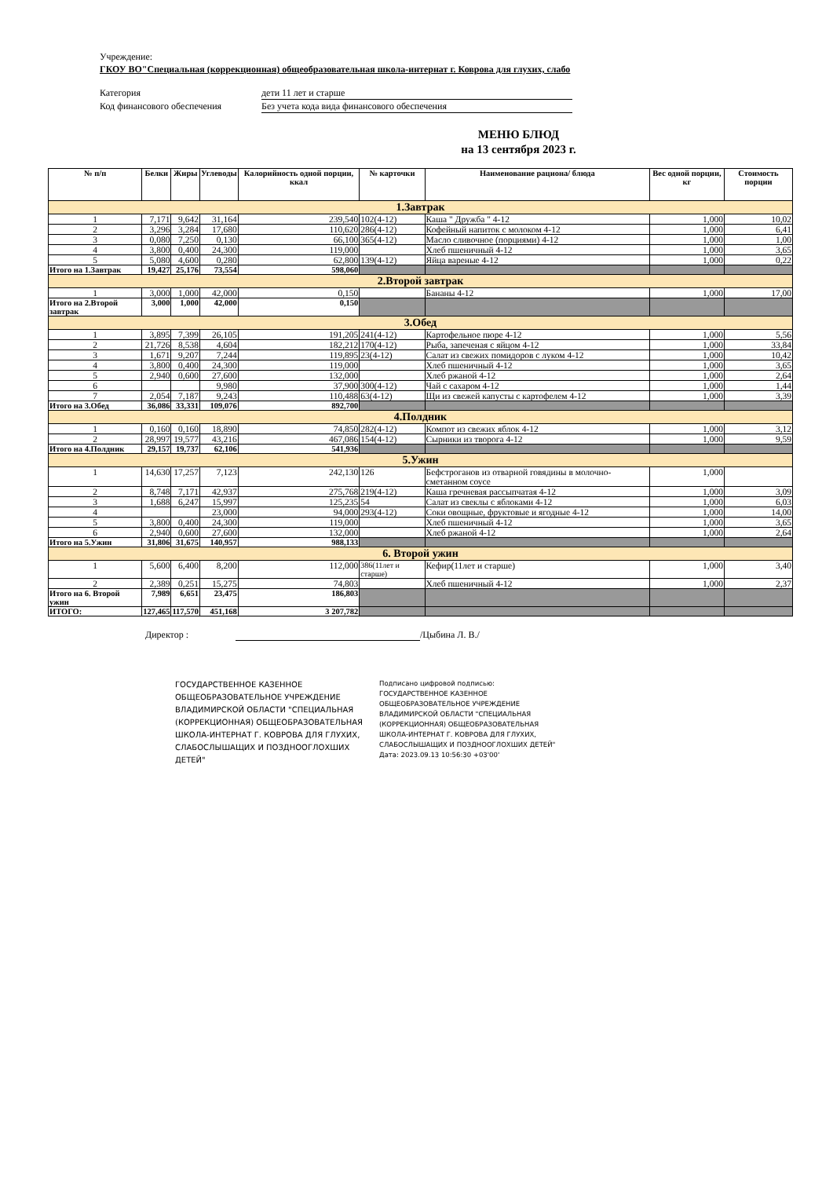Учреждение:
ГКОУ ВО"Специальная (коррекционная) общеобразовательная школа-интернат г. Коврова для глухих, слабо
Категория дети 11 лет и старше
Код финансового обеспечения Без учета кода вида финансового обеспечения
МЕНЮ БЛЮД
на 13 сентября 2023 г.
| № п/п | Белки | Жиры | Углеводы | Калорийность одной порции, ккал | № карточки | Наименование рациона/ блюда | Вес одной порции, кг | Стоимость порции |
| --- | --- | --- | --- | --- | --- | --- | --- | --- |
| 1.Завтрак | | | | | | | | |
| 1 | 7,171 | 9,642 | 31,164 | 239,540 | 102(4-12) | Каша " Дружба " 4-12 | 1,000 | 10,02 |
| 2 | 3,296 | 3,284 | 17,680 | 110,620 | 286(4-12) | Кофейный напиток с молоком 4-12 | 1,000 | 6,41 |
| 3 | 0,080 | 7,250 | 0,130 | 66,100 | 365(4-12) | Масло сливочное (порциями) 4-12 | 1,000 | 1,00 |
| 4 | 3,800 | 0,400 | 24,300 | 119,000 | | Хлеб пшеничный 4-12 | 1,000 | 3,65 |
| 5 | 5,080 | 4,600 | 0,280 | 62,800 | 139(4-12) | Яйца вареные 4-12 | 1,000 | 0,22 |
| Итого на 1.Завтрак | 19,427 | 25,176 | 73,554 | 598,060 | | | | |
| 2.Второй завтрак | | | | | | | | |
| 1 | 3,000 | 1,000 | 42,000 | 0,150 | | Бананы 4-12 | 1,000 | 17,00 |
| Итого на 2.Второй завтрак | 3,000 | 1,000 | 42,000 | 0,150 | | | | |
| 3.Обед | | | | | | | | |
| 1 | 3,895 | 7,399 | 26,105 | 191,205 | 241(4-12) | Картофельное пюре 4-12 | 1,000 | 5,56 |
| 2 | 21,726 | 8,538 | 4,604 | 182,212 | 170(4-12) | Рыба, запеченая с яйцом 4-12 | 1,000 | 33,84 |
| 3 | 1,671 | 9,207 | 7,244 | 119,895 | 23(4-12) | Салат из свежих помидоров с луком 4-12 | 1,000 | 10,42 |
| 4 | 3,800 | 0,400 | 24,300 | 119,000 | | Хлеб пшеничный 4-12 | 1,000 | 3,65 |
| 5 | 2,940 | 0,600 | 27,600 | 132,000 | | Хлеб ржаной 4-12 | 1,000 | 2,64 |
| 6 | | | 9,980 | 37,900 | 300(4-12) | Чай с сахаром 4-12 | 1,000 | 1,44 |
| 7 | 2,054 | 7,187 | 9,243 | 110,488 | 63(4-12) | Щи из свежей капусты с картофелем 4-12 | 1,000 | 3,39 |
| Итого на 3.Обед | 36,086 | 33,331 | 109,076 | 892,700 | | | | |
| 4.Полдник | | | | | | | | |
| 1 | 0,160 | 0,160 | 18,890 | 74,850 | 282(4-12) | Компот из свежих яблок 4-12 | 1,000 | 3,12 |
| 2 | 28,997 | 19,577 | 43,216 | 467,086 | 154(4-12) | Сырники из творога 4-12 | 1,000 | 9,59 |
| Итого на 4.Полдник | 29,157 | 19,737 | 62,106 | 541,936 | | | | |
| 5.Ужин | | | | | | | | |
| 1 | 14,630 | 17,257 | 7,123 | 242,130 | 126 | Бефстроганов из отварной говядины в молочно-сметанном соусе | 1,000 | |
| 2 | 8,748 | 7,171 | 42,937 | 275,768 | 219(4-12) | Каша гречневая рассыпчатая 4-12 | 1,000 | 3,09 |
| 3 | 1,688 | 6,247 | 15,997 | 125,235 | 54 | Салат из свеклы с яблоками 4-12 | 1,000 | 6,03 |
| 4 | | | 23,000 | 94,000 | 293(4-12) | Соки овощные, фруктовые и ягодные 4-12 | 1,000 | 14,00 |
| 5 | 3,800 | 0,400 | 24,300 | 119,000 | | Хлеб пшеничный 4-12 | 1,000 | 3,65 |
| 6 | 2,940 | 0,600 | 27,600 | 132,000 | | Хлеб ржаной 4-12 | 1,000 | 2,64 |
| Итого на 5.Ужин | 31,806 | 31,675 | 140,957 | 988,133 | | | | |
| 6. Второй ужин | | | | | | | | |
| 1 | 5,600 | 6,400 | 8,200 | 112,000 | 386(11лет и старше) | Кефир(11лет и старше) | 1,000 | 3,40 |
| 2 | 2,389 | 0,251 | 15,275 | 74,803 | | Хлеб пшеничный 4-12 | 1,000 | 2,37 |
| Итого на 6. Второй ужин | 7,989 | 6,651 | 23,475 | 186,803 | | | | |
| ИТОГО: | 127,465 | 117,570 | 451,168 | 3 207,782 | | | | |
Директор : /Цыбина Л. В./
ГОСУДАРСТВЕННОЕ КАЗЕННОЕ ОБЩЕОБРАЗОВАТЕЛЬНОЕ УЧРЕЖДЕНИЕ ВЛАДИМИРСКОЙ ОБЛАСТИ "СПЕЦИАЛЬНАЯ (КОРРЕКЦИОННАЯ) ОБЩЕОБРАЗОВАТЕЛЬНАЯ ШКОЛА-ИНТЕРНАТ Г. КОВРОВА ДЛЯ ГЛУХИХ, СЛАБОСЛЫШАЩИХ И ПОЗДНООГЛОХШИХ ДЕТЕЙ"
Подписано цифровой подписью:
ГОСУДАРСТВЕННОЕ КАЗЕННОЕ
ОБЩЕОБРАЗОВАТЕЛЬНОЕ УЧРЕЖДЕНИЕ
ВЛАДИМИРСКОЙ ОБЛАСТИ "СПЕЦИАЛЬНАЯ
(КОРРЕКЦИОННАЯ) ОБЩЕОБРАЗОВАТЕЛЬНАЯ
ШКОЛА-ИНТЕРНАТ Г. КОВРОВА ДЛЯ ГЛУХИХ,
СЛАБОСЛЫШАЩИХ И ПОЗДНООГЛОХШИХ ДЕТЕЙ"
Дата: 2023.09.13 10:56:30 +03'00'